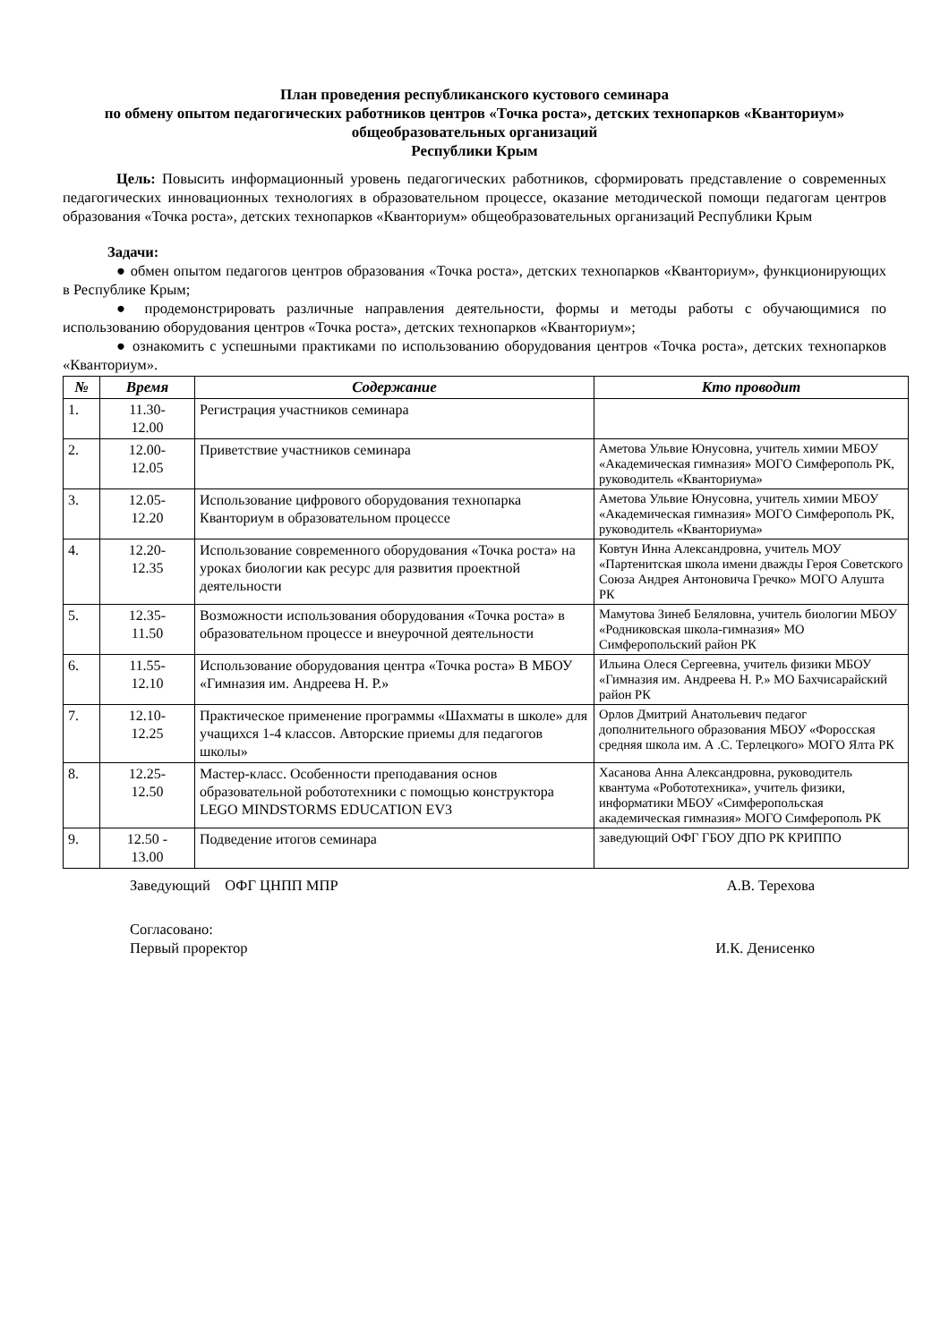План проведения республиканского кустового семинара
по обмену опытом педагогических работников центров «Точка роста», детских технопарков «Кванториум» общеобразовательных организаций
Республики Крым
Цель: Повысить информационный уровень педагогических работников, сформировать представление о современных педагогических инновационных технологиях в образовательном процессе, оказание методической помощи педагогам центров образования «Точка роста», детских технопарков «Кванториум» общеобразовательных организаций Республики Крым
Задачи:
● обмен опытом педагогов центров образования «Точка роста», детских технопарков «Кванториум», функционирующих в Республике Крым;
● продемонстрировать различные направления деятельности, формы и методы работы с обучающимися по использованию оборудования центров «Точка роста», детских технопарков «Кванториум»;
● ознакомить с успешными практиками по использованию оборудования центров «Точка роста», детских технопарков «Кванториум».
| № | Время | Содержание | Кто проводит |
| --- | --- | --- | --- |
| 1. | 11.30- 12.00 | Регистрация участников семинара | |
| 2. | 12.00- 12.05 | Приветствие участников семинара | Аметова Ульвие Юнусовна, учитель химии МБОУ «Академическая гимназия» МОГО Симферополь РК, руководитель «Кванториума» |
| 3. | 12.05- 12.20 | Использование цифрового оборудования технопарка Кванториум в образовательном процессе | Аметова Ульвие Юнусовна, учитель химии МБОУ «Академическая гимназия» МОГО Симферополь РК, руководитель «Кванториума» |
| 4. | 12.20- 12.35 | Использование современного оборудования «Точка роста» на уроках биологии как ресурс для развития проектной деятельности | Ковтун Инна Александровна, учитель МОУ «Партенитская школа имени дважды Героя Советского Союза Андрея Антоновича Гречко» МОГО Алушта РК |
| 5. | 12.35- 11.50 | Возможности использования оборудования «Точка роста» в образовательном процессе и внеурочной деятельности | Мамутова Зинеб Беляловна, учитель биологии МБОУ «Родниковская школа-гимназия» МО Симферопольский район РК |
| 6. | 11.55- 12.10 | Использование оборудования центра «Точка роста» В МБОУ «Гимназия им. Андреева Н. Р.» | Ильина Олеся Сергеевна, учитель физики МБОУ «Гимназия им. Андреева Н. Р.» МО Бахчисарайский район РК |
| 7. | 12.10- 12.25 | Практическое применение программы «Шахматы в школе» для учащихся 1-4 классов. Авторские приемы для педагогов школы» | Орлов Дмитрий Анатольевич педагог дополнительного образования МБОУ «Форосская средняя школа им. А .С. Терлецкого» МОГО Ялта РК |
| 8. | 12.25- 12.50 | Мастер-класс. Особенности преподавания основ образовательной робототехники с помощью конструктора LEGO MINDSTORMS EDUCATION EV3 | Хасанова Анна Александровна, руководитель квантума «Робототехника», учитель физики, информатики МБОУ «Симферопольская академическая гимназия» МОГО Симферополь РК |
| 9. | 12.50 - 13.00 | Подведение итогов семинара | заведующий ОФГ ГБОУ ДПО РК КРИППО |
Заведующий ОФГ ЦНПП МПР А.В. Терехова
Согласовано:
Первый проректор
И.К. Денисенко